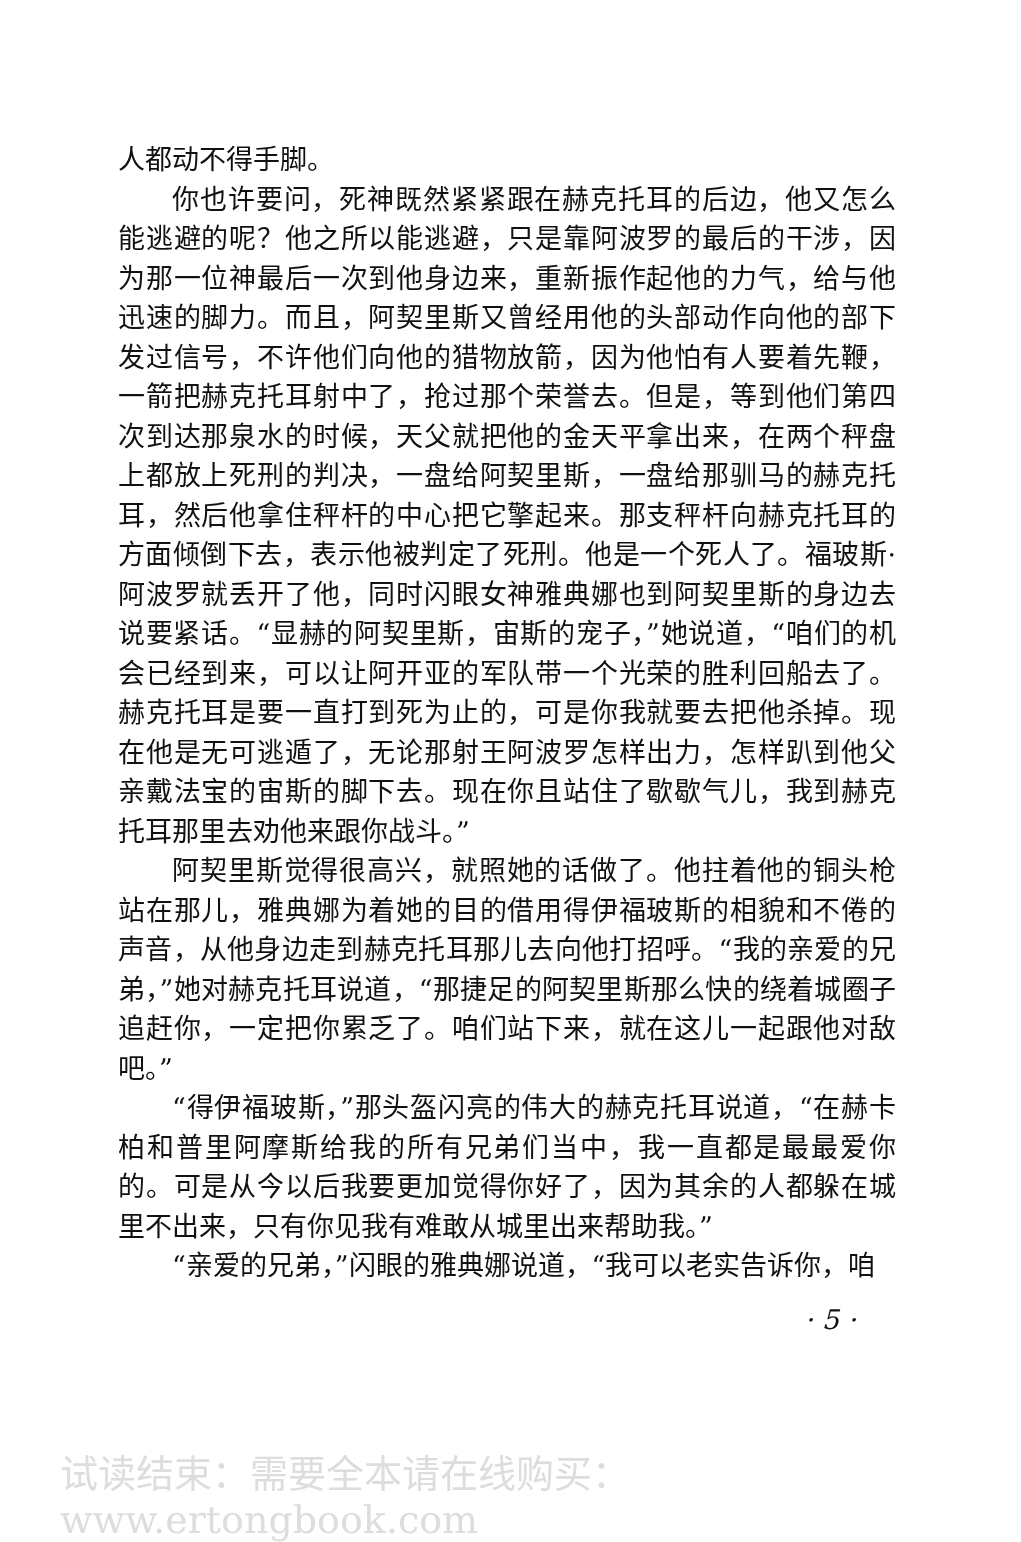人都动不得手脚。
你也许要问，死神既然紧紧跟在赫克托耳的后边，他又怎么能逃避的呢？他之所以能逃避，只是靠阿波罗的最后的干涉，因为那一位神最后一次到他身边来，重新振作起他的力气，给与他迅速的脚力。而且，阿契里斯又曾经用他的头部动作向他的部下发过信号，不许他们向他的猎物放箭，因为他怕有人要着先鞭，一箭把赫克托耳射中了，抢过那个荣誉去。但是，等到他们第四次到达那泉水的时候，天父就把他的金天平拿出来，在两个秤盘上都放上死刑的判决，一盘给阿契里斯，一盘给那驯马的赫克托耳，然后他拿住秤杆的中心把它擎起来。那支秤杆向赫克托耳的方面倾倒下去，表示他被判定了死刑。他是一个死人了。福玻斯·阿波罗就丢开了他，同时闪眼女神雅典娜也到阿契里斯的身边去说要紧话。“显赫的阿契里斯，宙斯的宠子，”她说道，“咱们的机会已经到来，可以让阿开亚的军队带一个光荣的胜利回船去了。赫克托耳是要一直打到死为止的，可是你我就要去把他杀掉。现在他是无可逃遁了，无论那射王阿波罗怎样出力，怎样趴到他父亲戴法宝的宙斯的脚下去。现在你且站住了歇歇气儿，我到赫克托耳那里去劝他来跟你战斗。”
阿契里斯觉得很高兴，就照她的话做了。他拄着他的铜头枪站在那儿，雅典娜为着她的目的借用得伊福玻斯的相貌和不倦的声音，从他身边走到赫克托耳那儿去向他打招呼。“我的亲爱的兄弟，”她对赫克托耳说道，“那捷足的阿契里斯那么快的绕着城圈子追赶你，一定把你累乏了。咱们站下来，就在这儿一起跟他对敌吧。”
“得伊福玻斯，”那头盔闪亮的伟大的赫克托耳说道，“在赫卡柏和普里阿摩斯给我的所有兄弟们当中，我一直都是最最爱你的。可是从今以后我要更加觉得你好了，因为其余的人都躲在城里不出来，只有你见我有难敢从城里出来帮助我。”
“亲爱的兄弟，”闪眼的雅典娜说道，“我可以老实告诉你，咱
· 5 ·
试读结束：需要全本请在线购买： www.ertongbook.com